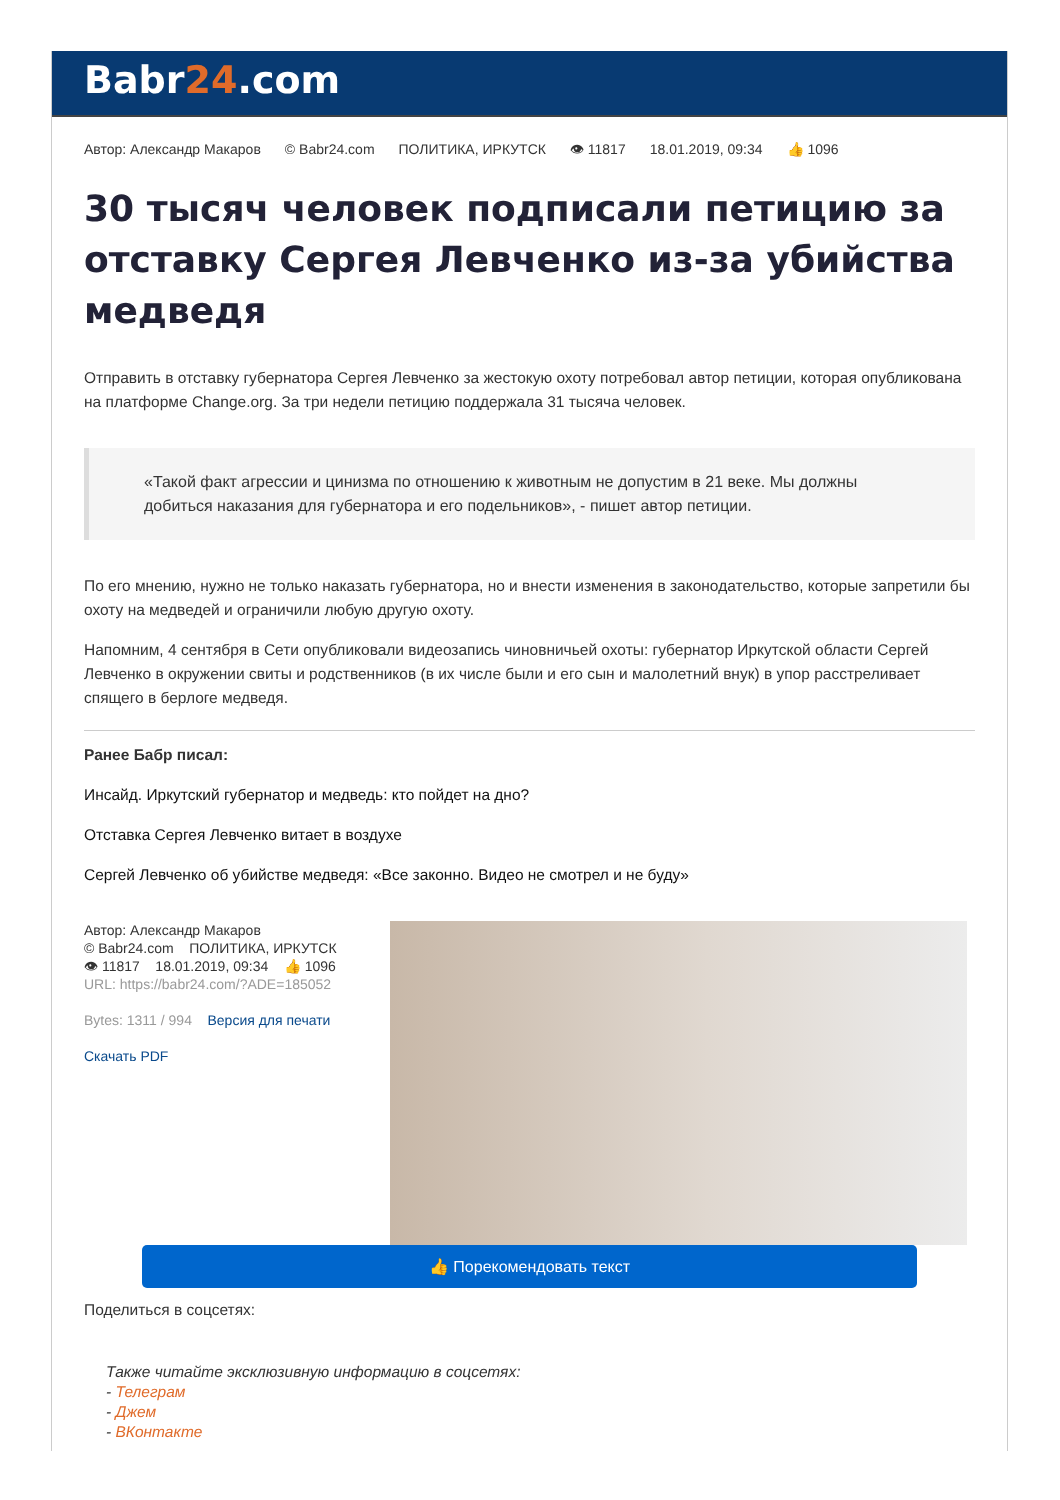Babr24.com
Автор: Александр Макаров © Babr24.com ПОЛИТИКА, ИРКУТСК 👁 11817 18.01.2019, 09:34 👍 1096
30 тысяч человек подписали петицию за отставку Сергея Левченко из-за убийства медведя
Отправить в отставку губернатора Сергея Левченко за жестокую охоту потребовал автор петиции, которая опубликована на платформе Change.org. За три недели петицию поддержала 31 тысяча человек.
«Такой факт агрессии и цинизма по отношению к животным не допустим в 21 веке. Мы должны добиться наказания для губернатора и его подельников», - пишет автор петиции.
По его мнению, нужно не только наказать губернатора, но и внести изменения в законодательство, которые запретили бы охоту на медведей и ограничили любую другую охоту.
Напомним, 4 сентября в Сети опубликовали видеозапись чиновничьей охоты: губернатор Иркутской области Сергей Левченко в окружении свиты и родственников (в их числе были и его сын и малолетний внук) в упор расстреливает спящего в берлоге медведя.
Ранее Бабр писал:
Инсайд. Иркутский губернатор и медведь: кто пойдет на дно?
Отставка Сергея Левченко витает в воздухе
Сергей Левченко об убийстве медведя: «Все законно. Видео не смотрел и не буду»
Автор: Александр Макаров
© Babr24.com ПОЛИТИКА, ИРКУТСК
👁 11817 18.01.2019, 09:34 👍 1096
URL: https://babr24.com/?ADE=185052
Bytes: 1311 / 994 Версия для печати
Скачать PDF
👍 Порекомендовать текст
Поделиться в соцсетях:
Также читайте эксклюзивную информацию в соцсетях:
- Телеграм
- Джем
- ВКонтакте